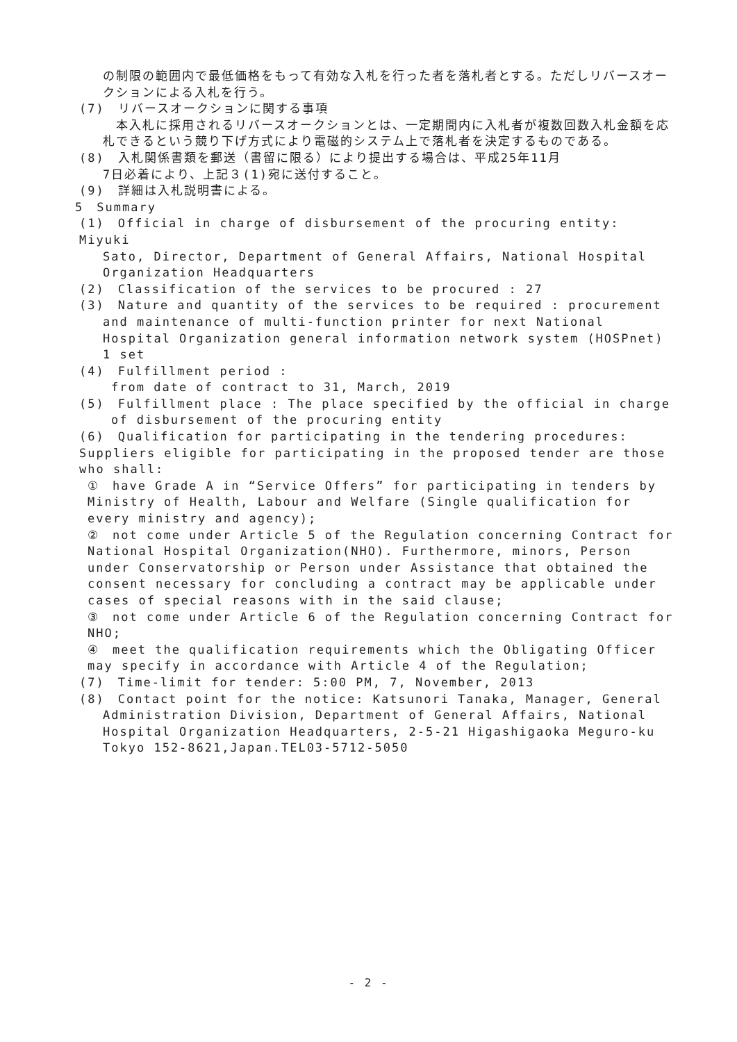の制限の範囲内で最低価格をもって有効な入札を行った者を落札者とする。ただしリバースオークションによる入札を行う。
(7)　リバースオークションに関する事項
　本入札に採用されるリバースオークションとは、一定期間内に入札者が複数回数入札金額を応札できるという競り下げ方式により電磁的システム上で落札者を決定するものである。
(8)　入札関係書類を郵送（書留に限る）により提出する場合は、平成25年11月
7日必着により、上記３(1)宛に送付すること。
(9)　詳細は入札説明書による。
5　Summary
(1)　Official in charge of disbursement of the procuring entity: Miyuki
Sato, Director, Department of General Affairs, National Hospital Organization Headquarters
(2)　Classification of the services to be procured : 27
(3)　Nature and quantity of the services to be required : procurement
and maintenance of multi-function printer for next National Hospital Organization general information network system (HOSPnet) 1 set
(4)　Fulfillment period :
from date of contract to 31, March, 2019
(5)　Fulfillment place : The place specified by the official in charge
of disbursement of the procuring entity
(6)　Qualification for participating in the tendering procedures: Suppliers eligible for participating in the proposed tender are those who shall:
①　have Grade A in “Service Offers” for participating in tenders by Ministry of Health, Labour and Welfare (Single qualification for every ministry and agency);
②　not come under Article 5 of the Regulation concerning Contract for National Hospital Organization(NHO). Furthermore, minors, Person under Conservatorship or Person under Assistance that obtained the consent necessary for concluding a contract may be applicable under cases of special reasons with in the said clause;
③　not come under Article 6 of the Regulation concerning Contract for NHO;
④　meet the qualification requirements which the Obligating Officer may specify in accordance with Article 4 of the Regulation;
(7)　Time-limit for tender: 5:00 PM, 7, November, 2013
(8)　Contact point for the notice: Katsunori Tanaka, Manager, General
Administration Division, Department of General Affairs, National Hospital Organization Headquarters, 2-5-21 Higashigaoka Meguro-ku Tokyo 152-8621,Japan.TEL03-5712-5050
- 2 -